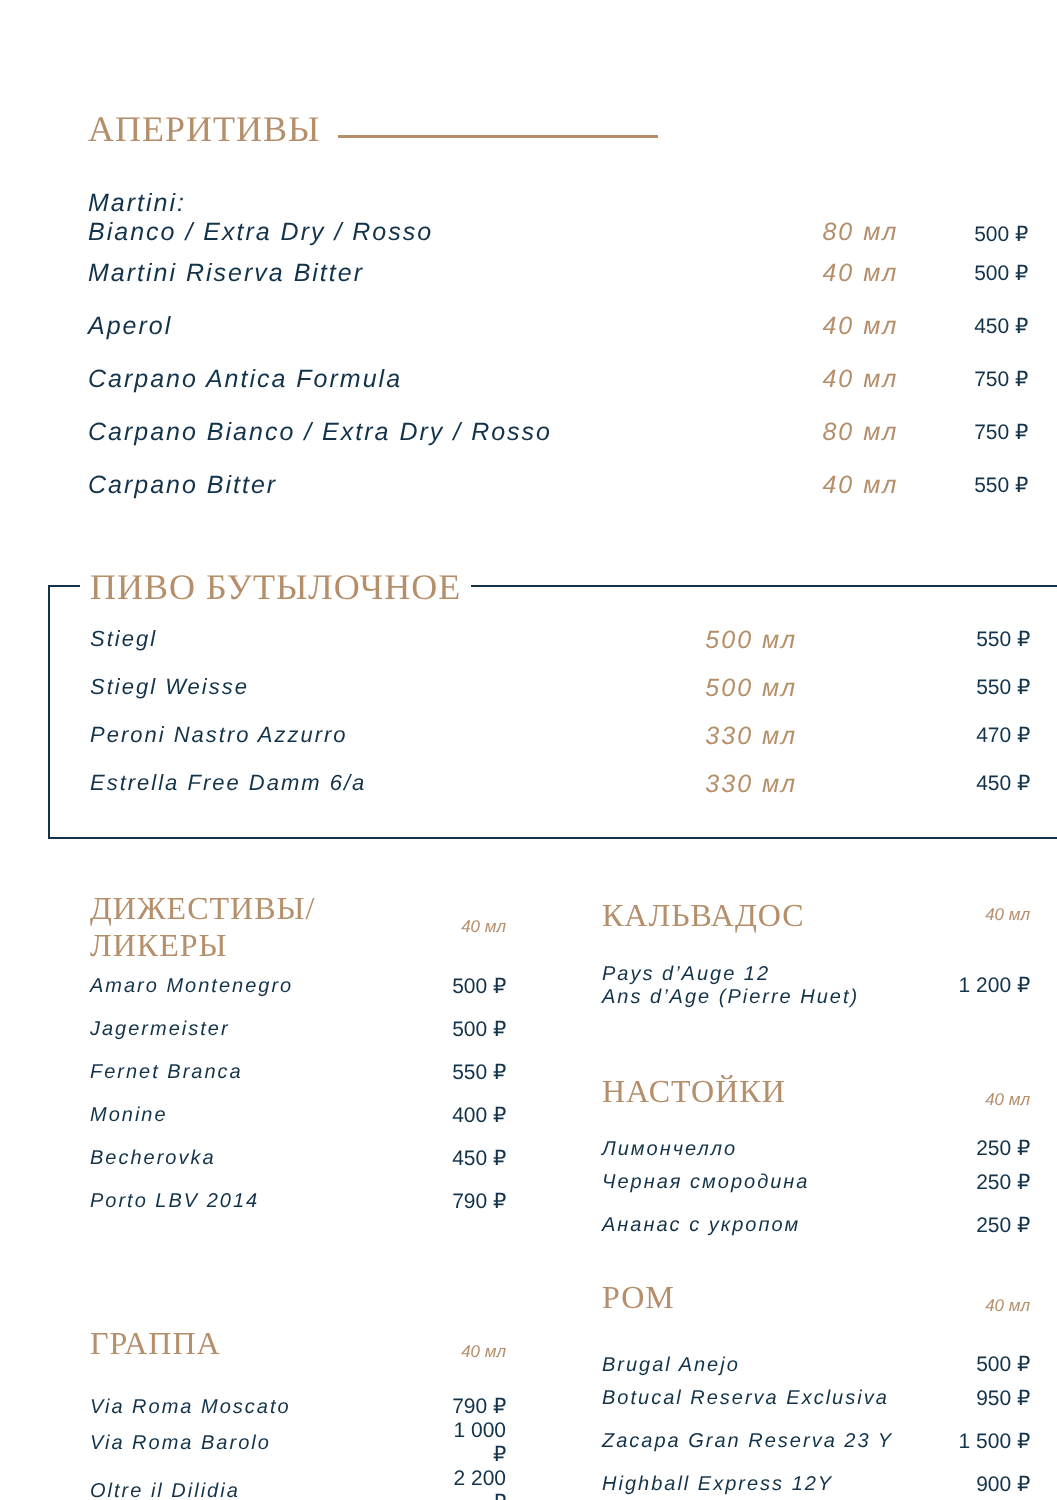АПЕРИТИВЫ
| Martini: Bianco / Extra Dry / Rosso | 80 мл | 500 ₽ |
| Martini Riserva Bitter | 40 мл | 500 ₽ |
| Aperol | 40 мл | 450 ₽ |
| Carpano Antica Formula | 40 мл | 750 ₽ |
| Carpano Bianco / Extra Dry / Rosso | 80 мл | 750 ₽ |
| Carpano Bitter | 40 мл | 550 ₽ |
ПИВО БУТЫЛОЧНОЕ
| Stiegl | 500 мл | 550 ₽ |
| Stiegl Weisse | 500 мл | 550 ₽ |
| Peroni Nastro Azzurro | 330 мл | 470 ₽ |
| Estrella Free Damm 6/a | 330 мл | 450 ₽ |
| ДИЖЕСТИВЫ/ЛИКЕРЫ | 40 мл |
| Amaro Montenegro | 500 ₽ |
| Jagermeister | 500 ₽ |
| Fernet Branca | 550 ₽ |
| Monine | 400 ₽ |
| Becherovka | 450 ₽ |
| Porto LBV 2014 | 790 ₽ |
| ГРАППА | 40 мл |
| Via Roma Moscato | 790 ₽ |
| Via Roma Barolo | 1 000 ₽ |
| Oltre il Dilidia | 2 200 ₽ |
| КАЛЬВАДОС | 40 мл |
| Pays d’Auge 12 Ans d’Age (Pierre Huet) | 1 200 ₽ |
| НАСТОЙКИ | 40 мл |
| Лимончелло | 250 ₽ |
| Черная смородина | 250 ₽ |
| Ананас с укропом | 250 ₽ |
| РОМ | 40 мл |
| Brugal Anejo | 500 ₽ |
| Botucal Reserva Exclusiva | 950 ₽ |
| Zacapa Gran Reserva 23 Y | 1 500 ₽ |
| Highball Express 12Y | 900 ₽ |